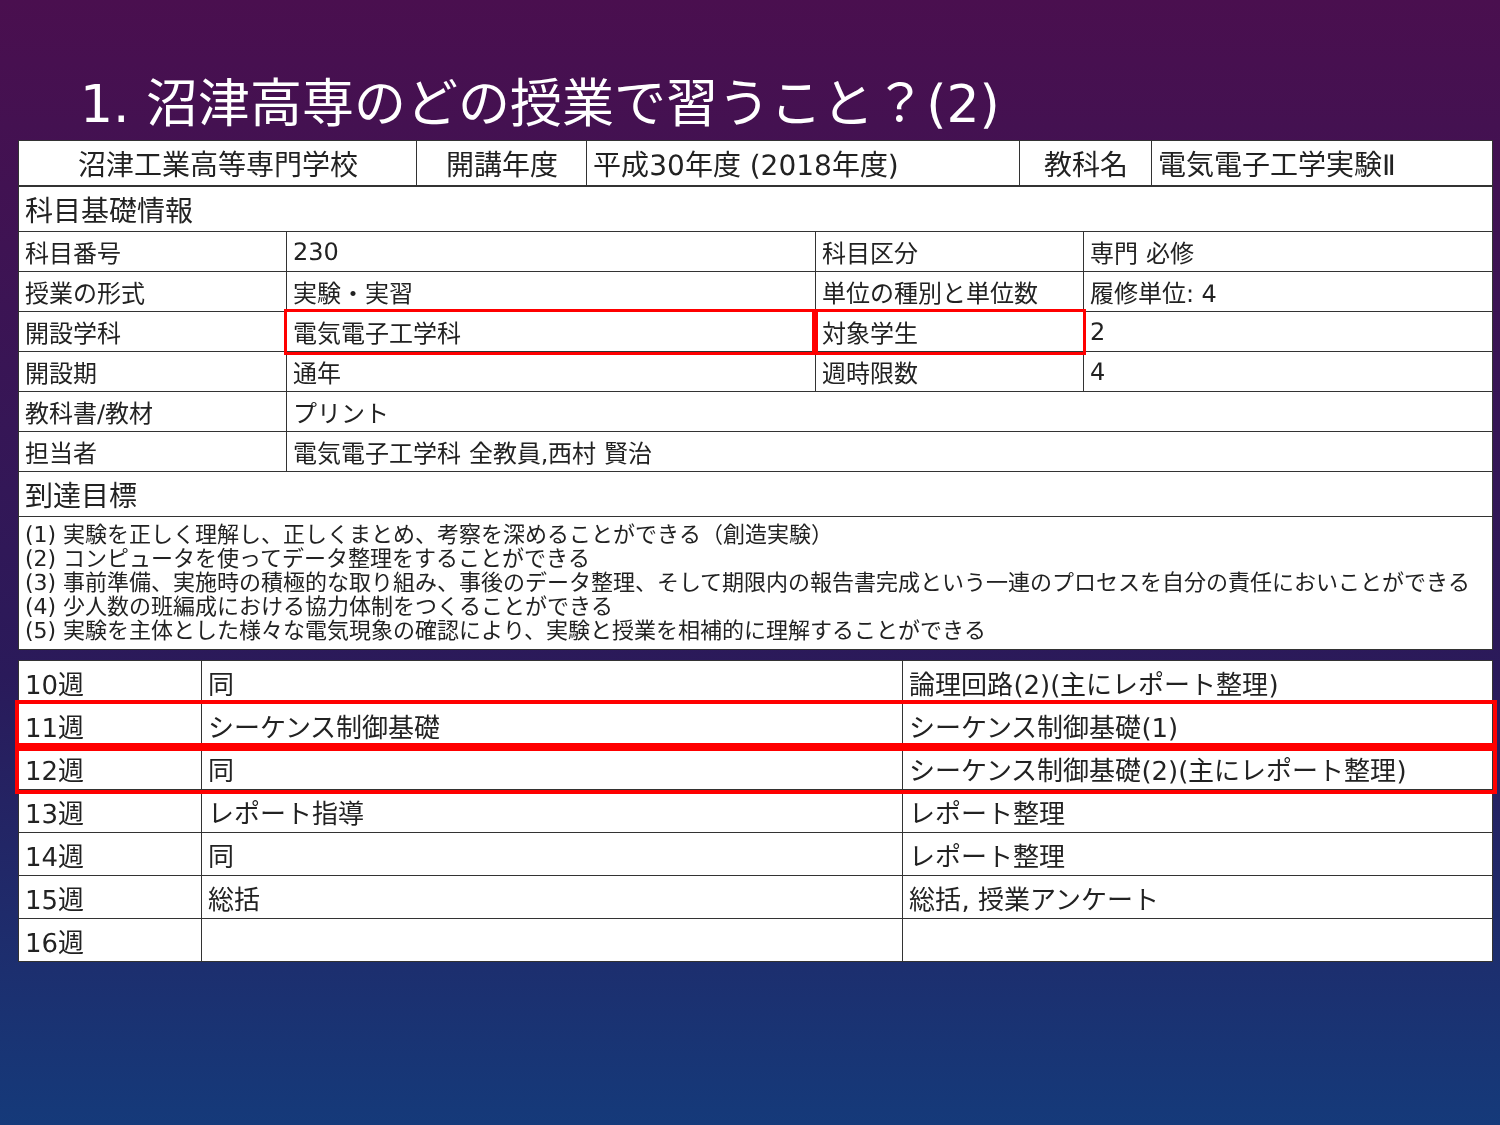1. 沼津高専のどの授業で習うこと？(2)
| 沼津工業高等専門学校 | 開講年度 | 平成30年度 (2018年度) | 教科名 | 電気電子工学実験Ⅱ |
| 科目基礎情報 | | | |
| 科目番号 | 230 | 科目区分 | 専門 必修 |
| 授業の形式 | 実験・実習 | 単位の種別と単位数 | 履修単位: 4 |
| 開設学科 | 電気電子工学科 | 対象学生 | 2 |
| 開設期 | 通年 | 週時限数 | 4 |
| 教科書/教材 | プリント | | |
| 担当者 | 電気電子工学科 全教員,西村 賢治 | | |
| 到達目標 | | | |
| (1) 実験を正しく理解し、正しくまとめ、考察を深めることができる（創造実験） (2) コンピュータを使ってデータ整理をすることができる (3) 事前準備、実施時の積極的な取り組み、事後のデータ整理、そして期限内の報告書完成という一連のプロセスを自分の責任においことができる (4) 少人数の班編成における協力体制をつくることができる (5) 実験を主体とした様々な電気現象の確認により、実験と授業を相補的に理解することができる | | | |
| 10週 | 同 | 論理回路(2)(主にレポート整理) |
| 11週 | シーケンス制御基礎 | シーケンス制御基礎(1) |
| 12週 | 同 | シーケンス制御基礎(2)(主にレポート整理) |
| 13週 | レポート指導 | レポート整理 |
| 14週 | 同 | レポート整理 |
| 15週 | 総括 | 総括, 授業アンケート |
| 16週 | | |